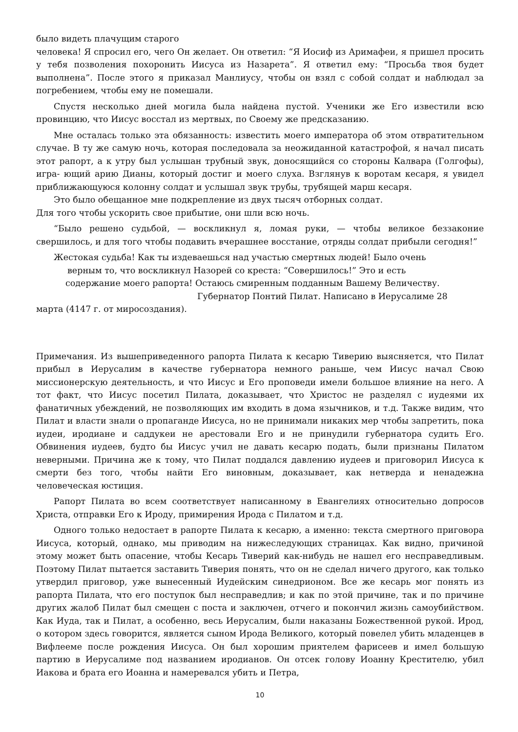было видеть плачущим старого
человека! Я спросил его, чего Он желает. Он ответил: “Я Иосиф из Аримафеи, я пришел просить у тебя позволения похоронить Иисуса из Назарета”. Я ответил ему: “Просьба твоя будет выполнена”. После этого я приказал Манлиусу, чтобы он взял с собой солдат и наблюдал за погребением, чтобы ему не помешали.
Спустя несколько дней могила была найдена пустой. Ученики же Его известили всю провинцию, что Иисус восстал из мертвых, по Своему же предсказанию.
Мне осталась только эта обязанность: известить моего императора об этом отвратительном случае. В ту же самую ночь, которая последовала за неожиданной катастрофой, я начал писать этот рапорт, а к утру был услышан трубный звук, доносящийся со стороны Калвара (Голгофы), игра- ющий арию Дианы, который достиг и моего слуха. Взглянув к воротам кесаря, я увидел приближающуюся колонну солдат и услышал звук трубы, трубящей марш кесаря.
Это было обещанное мне подкрепление из двух тысяч отборных солдат.
Для того чтобы ускорить свое прибытие, они шли всю ночь.
“Было решено судьбой, — воскликнул я, ломая руки, — чтобы великое беззаконие свершилось, и для того чтобы подавить вчерашнее восстание, отряды солдат прибыли сегодня!”
Жестокая судьба! Как ты издеваешься над участью смертных людей! Было очень
верным то, что воскликнул Назорей со креста: “Совершилось!” Это и есть
содержание моего рапорта! Остаюсь смиренным подданным Вашему Величеству.
Губернатор Понтий Пилат. Написано в Иерусалиме 28
марта (4147 г. от миросоздания).
Примечания. Из вышеприведенного рапорта Пилата к кесарю Тиверию выясняется, что Пилат прибыл в Иерусалим в качестве губернатора немного раньше, чем Иисус начал Свою миссионерскую деятельность, и что Иисус и Его проповеди имели большое влияние на него. А тот факт, что Иисус посетил Пилата, доказывает, что Христос не разделял с иудеями их фанатичных убеждений, не позволяющих им входить в дома язычников, и т.д. Также видим, что Пилат и власти знали о пропаганде Иисуса, но не принимали никаких мер чтобы запретить, пока иудеи, иродиане и саддукеи не арестовали Его и не принудили губернатора судить Его. Обвинения иудеев, будто бы Иисус учил не давать кесарю подать, были признаны Пилатом неверными. Причина же к тому, что Пилат поддался давлению иудеев и приговорил Иисуса к смерти без того, чтобы найти Его виновным, доказывает, как нетверда и ненадежна человеческая юстиция.
Рапорт Пилата во всем соответствует написанному в Евангелиях относительно допросов Христа, отправки Его к Ироду, примирения Ирода с Пилатом и т.д.
Одного только недостает в рапорте Пилата к кесарю, а именно: текста смертного приговора Иисуса, который, однако, мы приводим на нижеследующих страницах. Как видно, причиной этому может быть опасение, чтобы Кесарь Тиверий как-нибудь не нашел его несправедливым. Поэтому Пилат пытается заставить Тиверия понять, что он не сделал ничего другого, как только утвердил приговор, уже вынесенный Иудейским синедрионом. Все же кесарь мог понять из рапорта Пилата, что его поступок был несправедлив; и как по этой причине, так и по причине других жалоб Пилат был смещен с поста и заключен, отчего и покончил жизнь самоубийством. Как Иуда, так и Пилат, а особенно, весь Иерусалим, были наказаны Божественной рукой. Ирод, о котором здесь говорится, является сыном Ирода Великого, который повелел убить младенцев в Вифлееме после рождения Иисуса. Он был хорошим приятелем фарисеев и имел большую партию в Иерусалиме под названием иродианов. Он отсек голову Иоанну Крестителю, убил Иакова и брата его Иоанна и намеревался убить и Петра,
10